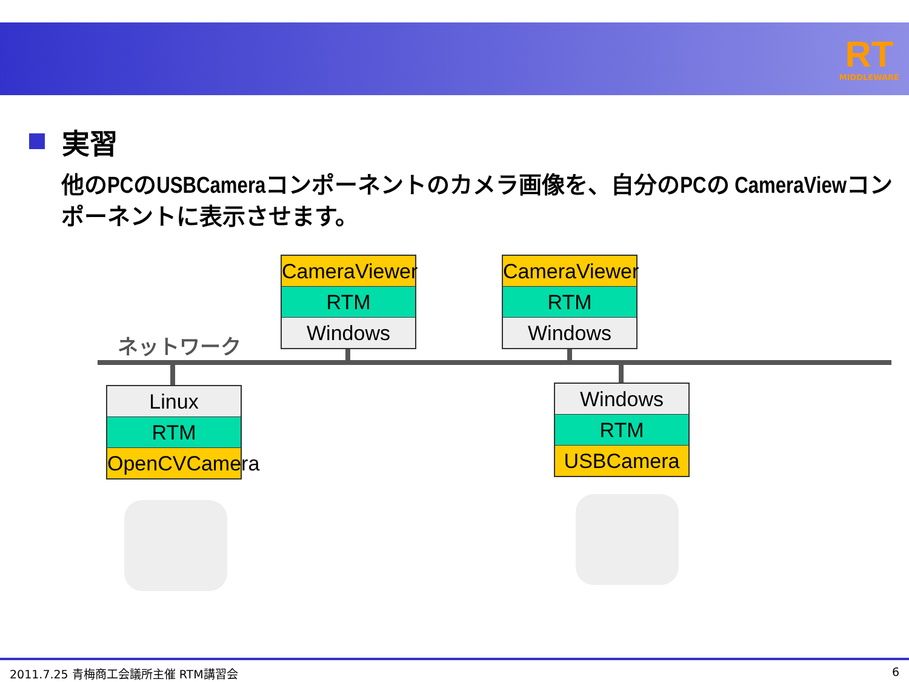RT
MIDDLEWARE
実習
他のPCのUSBCameraコンポーネントのカメラ画像を、自分のPCの CameraViewコンポーネントに表示させます。
ネットワーク
CameraViewer
RTM
Windows
CameraViewer
RTM
Windows
Linux
RTM
OpenCVCamera
Windows
RTM
USBCamera
2011.7.25 青梅商工会議所主催 RTM講習会 6